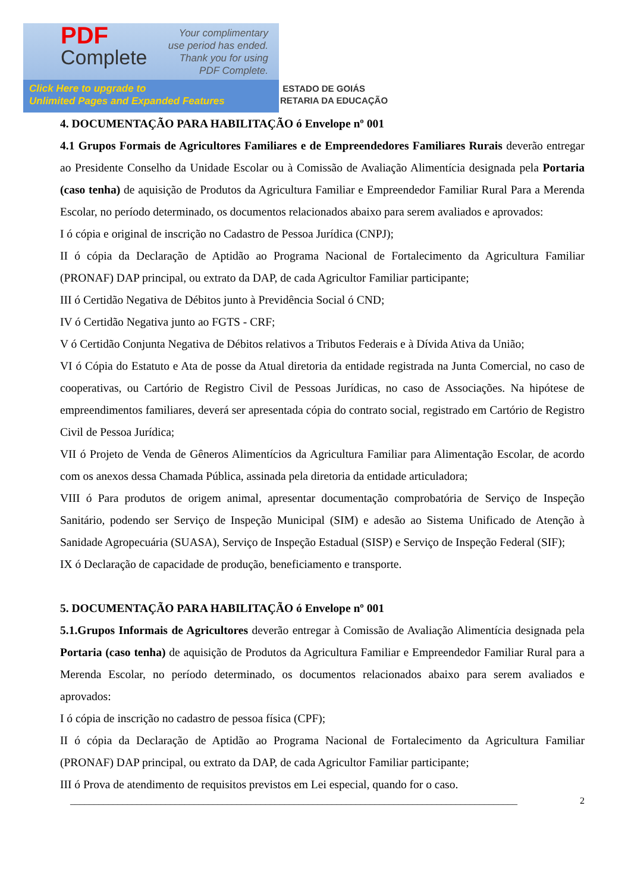PDF
Complete
Your complimentary
use period has ended.
Thank you for using
PDF Complete.
Click Here to upgrade to
Unlimited Pages and Expanded Features
ESTADO DE GOIÁS
RETARIA DA EDUCAÇÃO
4. DOCUMENTAÇÃO PARA HABILITAÇÃO ó Envelope nº 001
4.1 Grupos Formais de Agricultores Familiares e de Empreendedores Familiares Rurais deverão entregar ao Presidente Conselho da Unidade Escolar ou à Comissão de Avaliação Alimentícia designada pela Portaria (caso tenha) de aquisição de Produtos da Agricultura Familiar e Empreendedor Familiar Rural Para a Merenda Escolar, no período determinado, os documentos relacionados abaixo para serem avaliados e aprovados:
I ó cópia e original de inscrição no Cadastro de Pessoa Jurídica (CNPJ);
II ó cópia da Declaração de Aptidão ao Programa Nacional de Fortalecimento da Agricultura Familiar (PRONAF) DAP principal, ou extrato da DAP, de cada Agricultor Familiar participante;
III ó Certidão Negativa de Débitos junto à Previdência Social ó CND;
IV ó Certidão Negativa junto ao FGTS - CRF;
V ó Certidão Conjunta Negativa de Débitos relativos a Tributos Federais e à Dívida Ativa da União;
VI ó Cópia do Estatuto e Ata de posse da Atual diretoria da entidade registrada na Junta Comercial, no caso de cooperativas, ou Cartório de Registro Civil de Pessoas Jurídicas, no caso de Associações. Na hipótese de empreendimentos familiares, deverá ser apresentada cópia do contrato social, registrado em Cartório de Registro Civil de Pessoa Jurídica;
VII ó Projeto de Venda de Gêneros Alimentícios da Agricultura Familiar para Alimentação Escolar, de acordo com os anexos dessa Chamada Pública, assinada pela diretoria da entidade articuladora;
VIII ó Para produtos de origem animal, apresentar documentação comprobatória de Serviço de Inspeção Sanitário, podendo ser Serviço de Inspeção Municipal (SIM) e adesão ao Sistema Unificado de Atenção à Sanidade Agropecuária (SUASA), Serviço de Inspeção Estadual (SISP) e Serviço de Inspeção Federal (SIF);
IX ó Declaração de capacidade de produção, beneficiamento e transporte.
5. DOCUMENTAÇÃO PARA HABILITAÇÃO ó Envelope nº 001
5.1.Grupos Informais de Agricultores deverão entregar à Comissão de Avaliação Alimentícia designada pela Portaria (caso tenha) de aquisição de Produtos da Agricultura Familiar e Empreendedor Familiar Rural para a Merenda Escolar, no período determinado, os documentos relacionados abaixo para serem avaliados e aprovados:
I ó cópia de inscrição no cadastro de pessoa física (CPF);
II ó cópia da Declaração de Aptidão ao Programa Nacional de Fortalecimento da Agricultura Familiar (PRONAF) DAP principal, ou extrato da DAP, de cada Agricultor Familiar participante;
III ó Prova de atendimento de requisitos previstos em Lei especial, quando for o caso.
______________________________________________________________________________________________ 2